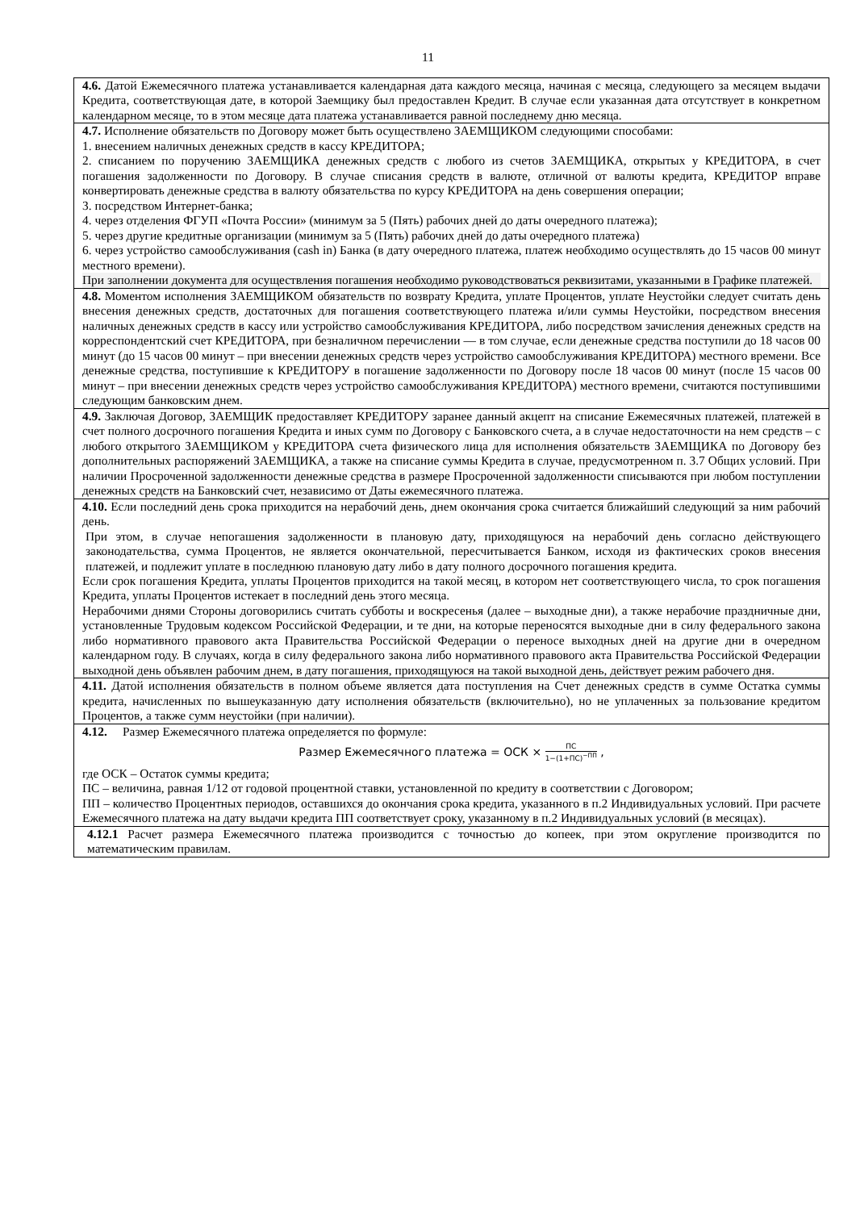11
| 4.6. Датой Ежемесячного платежа устанавливается календарная дата каждого месяца, начиная с месяца, следующего за месяцем выдачи Кредита, соответствующая дате, в которой Заемщику был предоставлен Кредит. В случае если указанная дата отсутствует в конкретном календарном месяце, то в этом месяце дата платежа устанавливается равной последнему дню месяца. |
| 4.7. Исполнение обязательств по Договору может быть осуществлено ЗАЕМЩИКОМ следующими способами: 1. внесением наличных денежных средств в кассу КРЕДИТОРА; 2. списанием по поручению ЗАЕМЩИКА денежных средств с любого из счетов ЗАЕМЩИКА, открытых у КРЕДИТОРА, в счет погашения задолженности по Договору. В случае списания средств в валюте, отличной от валюты кредита, КРЕДИТОР вправе конвертировать денежные средства в валюту обязательства по курсу КРЕДИТОРА на день совершения операции; 3. посредством Интернет-банка; 4. через отделения ФГУП «Почта России» (минимум за 5 (Пять) рабочих дней до даты очередного платежа); 5. через другие кредитные организации (минимум за 5 (Пять) рабочих дней до даты очередного платежа) 6. через устройство самообслуживания (cash in) Банка (в дату очередного платежа, платеж необходимо осуществлять до 15 часов 00 минут местного времени). При заполнении документа для осуществления погашения необходимо руководствоваться реквизитами, указанными в Графике платежей. |
| 4.8. Моментом исполнения ЗАЕМЩИКОМ обязательств по возврату Кредита, уплате Процентов, уплате Неустойки следует считать день внесения денежных средств, достаточных для погашения соответствующего платежа и/или суммы Неустойки, посредством внесения наличных денежных средств в кассу или устройство самообслуживания КРЕДИТОРА, либо посредством зачисления денежных средств на корреспондентский счет КРЕДИТОРА, при безналичном перечислении — в том случае, если денежные средства поступили до 18 часов 00 минут (до 15 часов 00 минут – при внесении денежных средств через устройство самообслуживания КРЕДИТОРА) местного времени. Все денежные средства, поступившие к КРЕДИТОРУ в погашение задолженности по Договору после 18 часов 00 минут (после 15 часов 00 минут – при внесении денежных средств через устройство самообслуживания КРЕДИТОРА) местного времени, считаются поступившими следующим банковским днем. |
| 4.9. Заключая Договор, ЗАЕМЩИК предоставляет КРЕДИТОРУ заранее данный акцепт на списание Ежемесячных платежей, платежей в счет полного досрочного погашения Кредита и иных сумм по Договору с Банковского счета, а в случае недостаточности на нем средств – с любого открытого ЗАЕМЩИКОМ у КРЕДИТОРА счета физического лица для исполнения обязательств ЗАЕМЩИКА по Договору без дополнительных распоряжений ЗАЕМЩИКА, а также на списание суммы Кредита в случае, предусмотренном п. 3.7 Общих условий. При наличии Просроченной задолженности денежные средства в размере Просроченной задолженности списываются при любом поступлении денежных средств на Банковский счет, независимо от Даты ежемесячного платежа. |
| 4.10. Если последний день срока приходится на нерабочий день, днем окончания срока считается ближайший следующий за ним рабочий день. При этом, в случае непогашения задолженности в плановую дату, приходящуюся на нерабочий день согласно действующего законодательства, сумма Процентов, не является окончательной, пересчитывается Банком, исходя из фактических сроков внесения платежей, и подлежит уплате в последнюю плановую дату либо в дату полного досрочного погашения кредита. Если срок погашения Кредита, уплаты Процентов приходится на такой месяц, в котором нет соответствующего числа, то срок погашения Кредита, уплаты Процентов истекает в последний день этого месяца. Нерабочими днями Стороны договорились считать субботы и воскресенья (далее – выходные дни), а также нерабочие праздничные дни, установленные Трудовым кодексом Российской Федерации, и те дни, на которые переносятся выходные дни в силу федерального закона либо нормативного правового акта Правительства Российской Федерации о переносе выходных дней на другие дни в очередном календарном году. В случаях, когда в силу федерального закона либо нормативного правового акта Правительства Российской Федерации выходной день объявлен рабочим днем, в дату погашения, приходящуюся на такой выходной день, действует режим рабочего дня. |
| 4.11. Датой исполнения обязательств в полном объеме является дата поступления на Счет денежных средств в сумме Остатка суммы кредита, начисленных по вышеуказанную дату исполнения обязательств (включительно), но не уплаченных за пользование кредитом Процентов, а также сумм неустойки (при наличии). |
| 4.12. Размер Ежемесячного платежа определяется по формуле: Размер Ежемесячного платежа = ОСК × ПС 1−(1+ПС)<sup>−ПП</sup> , где ОСК – Остаток суммы кредита; ПС – величина, равная 1/12 от годовой процентной ставки, установленной по кредиту в соответствии с Договором; ПП – количество Процентных периодов, оставшихся до окончания срока кредита, указанного в п.2 Индивидуальных условий. При расчете Ежемесячного платежа на дату выдачи кредита ПП соответствует сроку, указанному в п.2 Индивидуальных условий (в месяцах). |
| 4.12.1 Расчет размера Ежемесячного платежа производится с точностью до копеек, при этом округление производится по математическим правилам. |